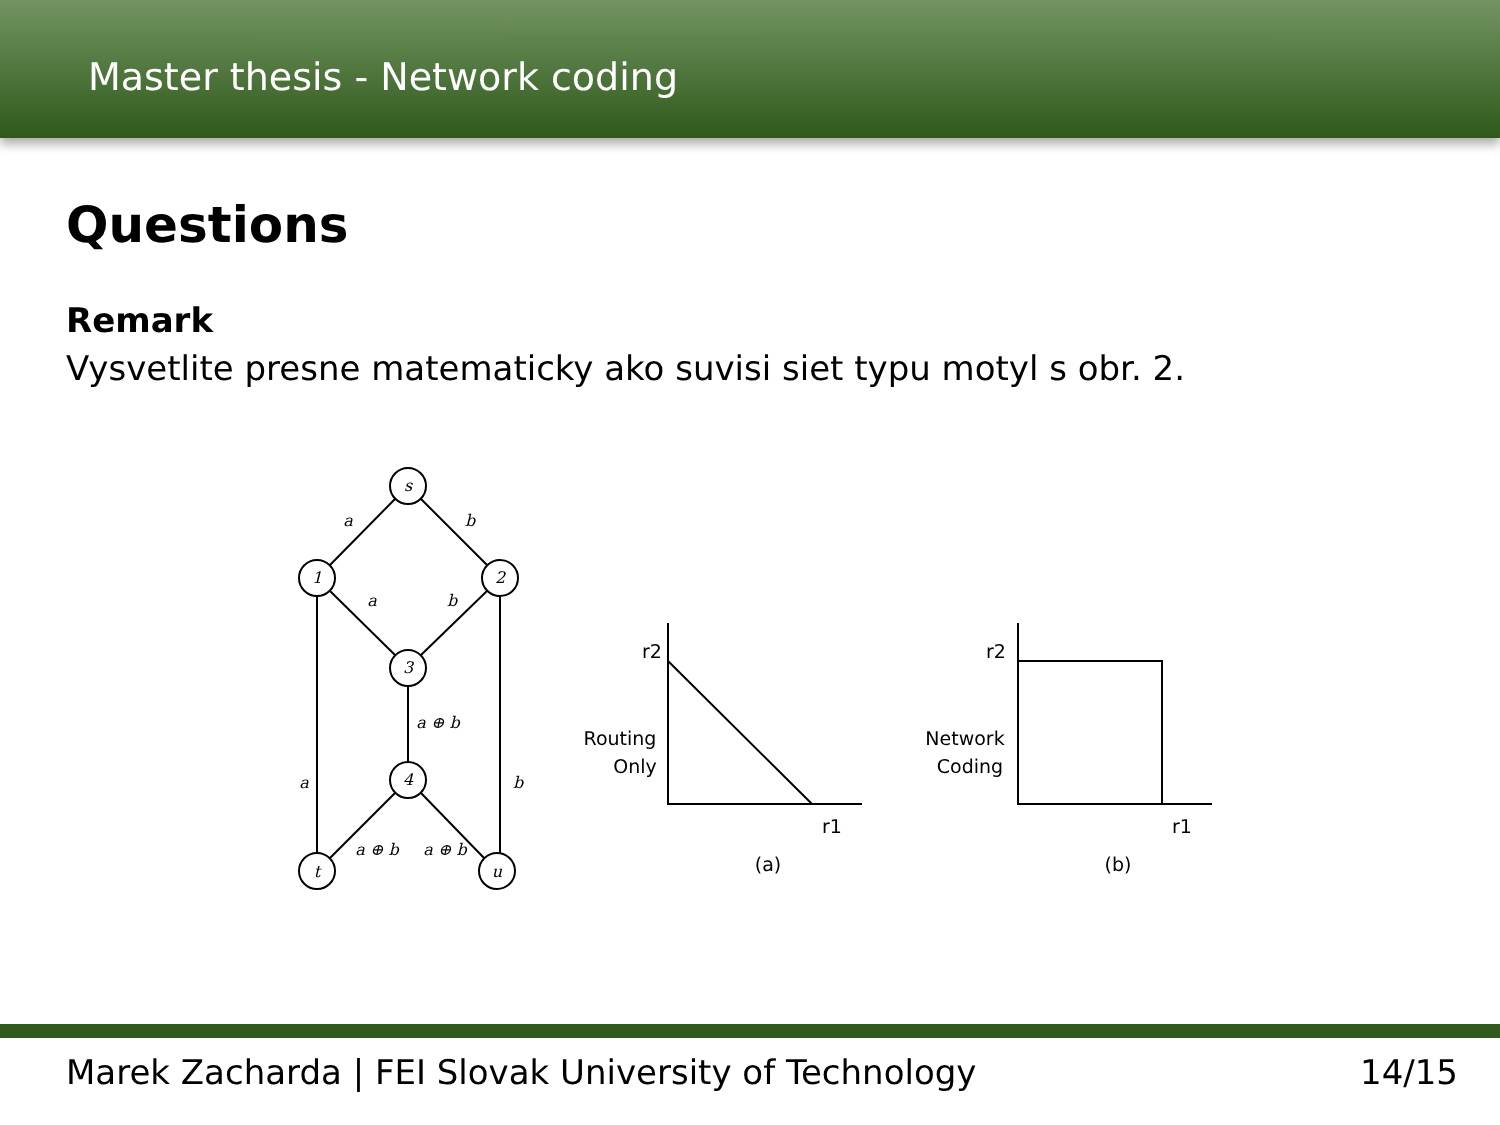Master thesis - Network coding
Questions
Remark
Vysvetlite presne matematicky ako suvisi siet typu motyl s obr. 2.
s
1
2
3
4
t
u
a
b
a
b
a ⊕ b
a
b
a ⊕ b
a ⊕ b
r2
Routing
Only
r1
(a)
r2
Network
Coding
r1
(b)
Marek Zacharda | FEI Slovak University of Technology 14/15